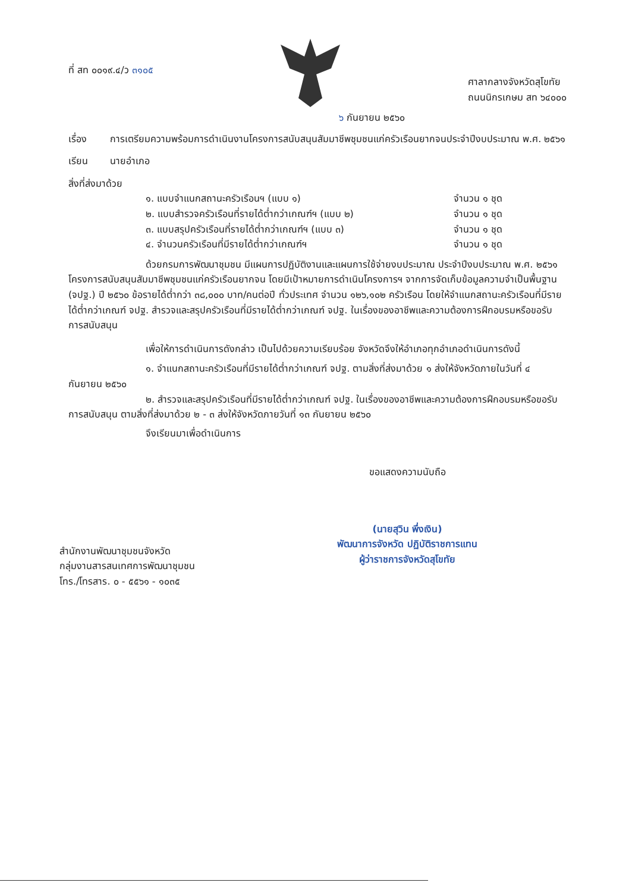ที่ สท ๐๐๑๙.๔/ว ๓๑๐๕
ศาลากลางจังหวัดสุโขทัย
ถนนนิกรเกษม สท ๖๔๐๐๐
๖ กันยายน ๒๕๖๐
เรื่อง การเตรียมความพร้อมการดำเนินงานโครงการสนับสนุนสัมมาชีพชุมชนแก่ครัวเรือนยากจนประจำปีงบประมาณ พ.ศ. ๒๕๖๑
เรียน นายอำเภอ
สิ่งที่ส่งมาด้วย
๑. แบบจำแนกสถานะครัวเรือนฯ (แบบ ๑) จำนวน ๑ ชุด
๒. แบบสำรวจครัวเรือนที่รายได้ต่ำกว่าเกณฑ์ฯ (แบบ ๒) จำนวน ๑ ชุด
๓. แบบสรุปครัวเรือนที่รายได้ต่ำกว่าเกณฑ์ฯ (แบบ ๓) จำนวน ๑ ชุด
๔. จำนวนครัวเรือนที่มีรายได้ต่ำกว่าเกณฑ์ฯ จำนวน ๑ ชุด
ด้วยกรมการพัฒนาชุมชน มีแผนการปฏิบัติงานและแผนการใช้จ่ายงบประมาณ ประจำปีงบประมาณ พ.ศ. ๒๕๖๑ โครงการสนับสนุนสัมมาชีพชุมชนแก่ครัวเรือนยากจน โดยมีเป้าหมายการดำเนินโครงการฯ จากการจัดเก็บข้อมูลความจำเป็นพื้นฐาน (จปฐ.) ปี ๒๕๖๐ ข้อรายได้ต่ำกว่า ๓๘,๐๐๐ บาท/คนต่อปี ทั่วประเทศ จำนวน ๑๒๖,๑๐๒ ครัวเรือน โดยให้จำแนกสถานะครัวเรือนที่มีรายได้ต่ำกว่าเกณฑ์ จปฐ. สำรวจและสรุปครัวเรือนที่มีรายได้ต่ำกว่าเกณฑ์ จปฐ. ในเรื่องของอาชีพและความต้องการฝึกอบรมหรือขอรับการสนับสนุน
เพื่อให้การดำเนินการดังกล่าว เป็นไปด้วยความเรียบร้อย จังหวัดจึงให้อำเภอทุกอำเภอดำเนินการดังนี้
๑. จำแนกสถานะครัวเรือนที่มีรายได้ต่ำกว่าเกณฑ์ จปฐ. ตามสิ่งที่ส่งมาด้วย ๑ ส่งให้จังหวัดภายในวันที่ ๔ กันยายน ๒๕๖๐
๒. สำรวจและสรุปครัวเรือนที่มีรายได้ต่ำกว่าเกณฑ์ จปฐ. ในเรื่องของอาชีพและความต้องการฝึกอบรมหรือขอรับการสนับสนุน ตามสิ่งที่ส่งมาด้วย ๒ - ๓ ส่งให้จังหวัดภายวันที่ ๑๓ กันยายน ๒๕๖๐
จึงเรียนมาเพื่อดำเนินการ
ขอแสดงความนับถือ
(นายสุวิน พึ่งเงิน)
พัฒนาการจังหวัด ปฏิบัติราชการแทน
ผู้ว่าราชการจังหวัดสุโขทัย
สำนักงานพัฒนาชุมชนจังหวัด
กลุ่มงานสารสนเทศการพัฒนาชุมชน
โทร./โทรสาร. ๐ - ๕๕๖๑ - ๑๐๓๕